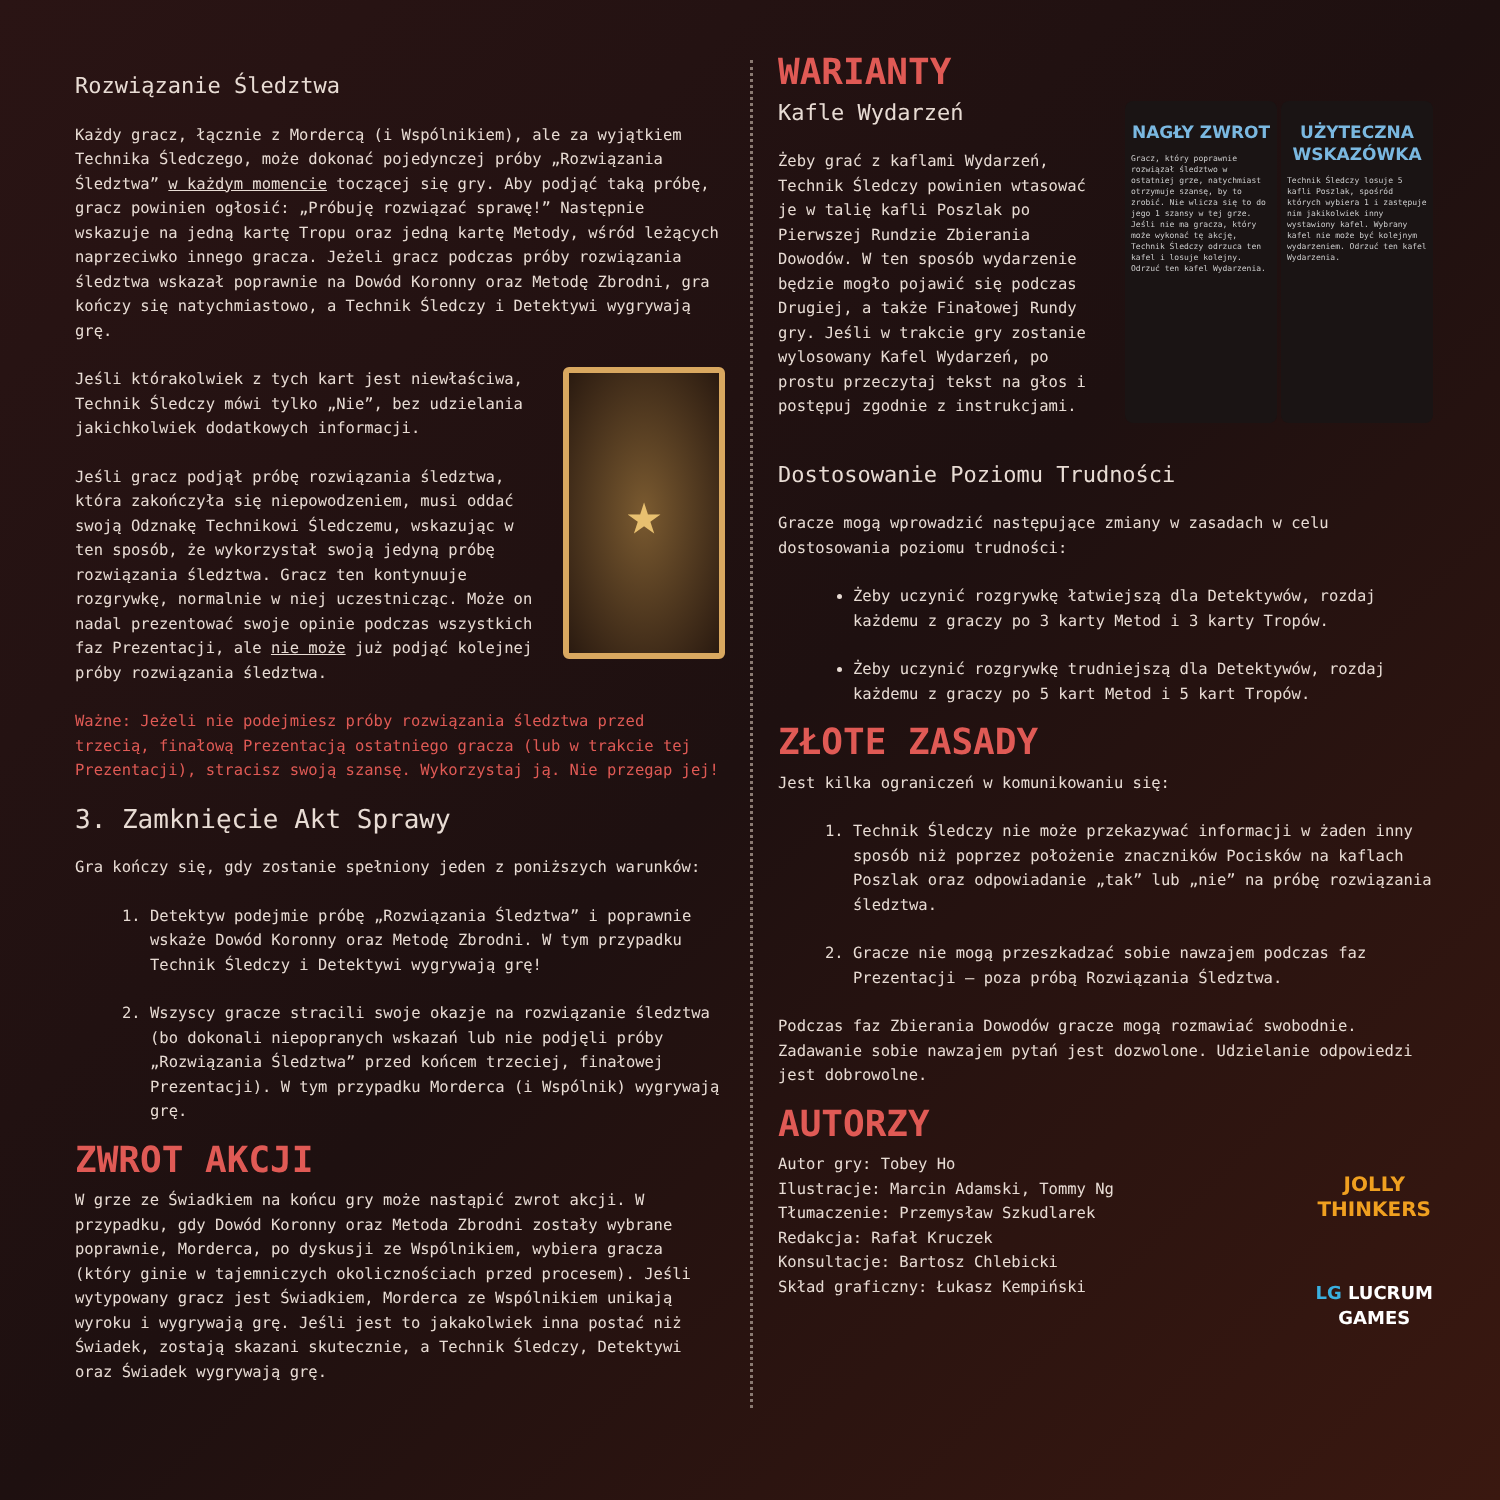Rozwiązanie Śledztwa
Każdy gracz, łącznie z Mordercą (i Wspólnikiem), ale za wyjątkiem Technika Śledczego, może dokonać pojedynczej próby „Rozwiązania Śledztwa” w każdym momencie toczącej się gry. Aby podjąć taką próbę, gracz powinien ogłosić: „Próbuję rozwiązać sprawę!” Następnie wskazuje na jedną kartę Tropu oraz jedną kartę Metody, wśród leżących naprzeciwko innego gracza. Jeżeli gracz podczas próby rozwiązania śledztwa wskazał poprawnie na Dowód Koronny oraz Metodę Zbrodni, gra kończy się natychmiastowo, a Technik Śledczy i Detektywi wygrywają grę.
★
Jeśli którakolwiek z tych kart jest niewłaściwa, Technik Śledczy mówi tylko „Nie”, bez udzielania jakichkolwiek dodatkowych informacji.
Jeśli gracz podjął próbę rozwiązania śledztwa, która zakończyła się niepowodzeniem, musi oddać swoją Odznakę Technikowi Śledczemu, wskazując w ten sposób, że wykorzystał swoją jedyną próbę rozwiązania śledztwa. Gracz ten kontynuuje rozgrywkę, normalnie w niej uczestnicząc. Może on nadal prezentować swoje opinie podczas wszystkich faz Prezentacji, ale nie może już podjąć kolejnej próby rozwiązania śledztwa.
Ważne: Jeżeli nie podejmiesz próby rozwiązania śledztwa przed trzecią, finałową Prezentacją ostatniego gracza (lub w trakcie tej Prezentacji), stracisz swoją szansę. Wykorzystaj ją. Nie przegap jej!
3. Zamknięcie Akt Sprawy
Gra kończy się, gdy zostanie spełniony jeden z poniższych warunków:
1. Detektyw podejmie próbę „Rozwiązania Śledztwa” i poprawnie wskaże Dowód Koronny oraz Metodę Zbrodni. W tym przypadku Technik Śledczy i Detektywi wygrywają grę!
2. Wszyscy gracze stracili swoje okazje na rozwiązanie śledztwa (bo dokonali niepopranych wskazań lub nie podjęli próby „Rozwiązania Śledztwa” przed końcem trzeciej, finałowej Prezentacji). W tym przypadku Morderca (i Wspólnik) wygrywają grę.
ZWROT AKCJI
W grze ze Świadkiem na końcu gry może nastąpić zwrot akcji. W przypadku, gdy Dowód Koronny oraz Metoda Zbrodni zostały wybrane poprawnie, Morderca, po dyskusji ze Wspólnikiem, wybiera gracza (który ginie w tajemniczych okolicznościach przed procesem). Jeśli wytypowany gracz jest Świadkiem, Morderca ze Wspólnikiem unikają wyroku i wygrywają grę. Jeśli jest to jakakolwiek inna postać niż Świadek, zostają skazani skutecznie, a Technik Śledczy, Detektywi oraz Świadek wygrywają grę.
WARIANTY
NAGŁY ZWROT
Gracz, który poprawnie rozwiązał śledztwo w ostatniej grze, natychmiast otrzymuje szansę, by to zrobić. Nie wlicza się to do jego 1 szansy w tej grze. Jeśli nie ma gracza, który może wykonać tę akcję, Technik Śledczy odrzuca ten kafel i losuje kolejny. Odrzuć ten kafel Wydarzenia.
UŻYTECZNA WSKAZÓWKA
Technik Śledczy losuje 5 kafli Poszlak, spośród których wybiera 1 i zastępuje nim jakikolwiek inny wystawiony kafel. Wybrany kafel nie może być kolejnym wydarzeniem. Odrzuć ten kafel Wydarzenia.
Kafle Wydarzeń
Żeby grać z kaflami Wydarzeń, Technik Śledczy powinien wtasować je w talię kafli Poszlak po Pierwszej Rundzie Zbierania Dowodów. W ten sposób wydarzenie będzie mogło pojawić się podczas Drugiej, a także Finałowej Rundy gry. Jeśli w trakcie gry zostanie wylosowany Kafel Wydarzeń, po prostu przeczytaj tekst na głos i postępuj zgodnie z instrukcjami.
Dostosowanie Poziomu Trudności
Gracze mogą wprowadzić następujące zmiany w zasadach w celu dostosowania poziomu trudności:
Żeby uczynić rozgrywkę łatwiejszą dla Detektywów, rozdaj każdemu z graczy po 3 karty Metod i 3 karty Tropów.
Żeby uczynić rozgrywkę trudniejszą dla Detektywów, rozdaj każdemu z graczy po 5 kart Metod i 5 kart Tropów.
ZŁOTE ZASADY
Jest kilka ograniczeń w komunikowaniu się:
1. Technik Śledczy nie może przekazywać informacji w żaden inny sposób niż poprzez położenie znaczników Pocisków na kaflach Poszlak oraz odpowiadanie „tak” lub „nie” na próbę rozwiązania śledztwa.
2. Gracze nie mogą przeszkadzać sobie nawzajem podczas faz Prezentacji – poza próbą Rozwiązania Śledztwa.
Podczas faz Zbierania Dowodów gracze mogą rozmawiać swobodnie. Zadawanie sobie nawzajem pytań jest dozwolone. Udzielanie odpowiedzi jest dobrowolne.
AUTORZY
JOLLY
THINKERS
LG LUCRUM
GAMES
Autor gry: Tobey Ho
Ilustracje: Marcin Adamski, Tommy Ng
Tłumaczenie: Przemysław Szkudlarek
Redakcja: Rafał Kruczek
Konsultacje: Bartosz Chlebicki
Skład graficzny: Łukasz Kempiński